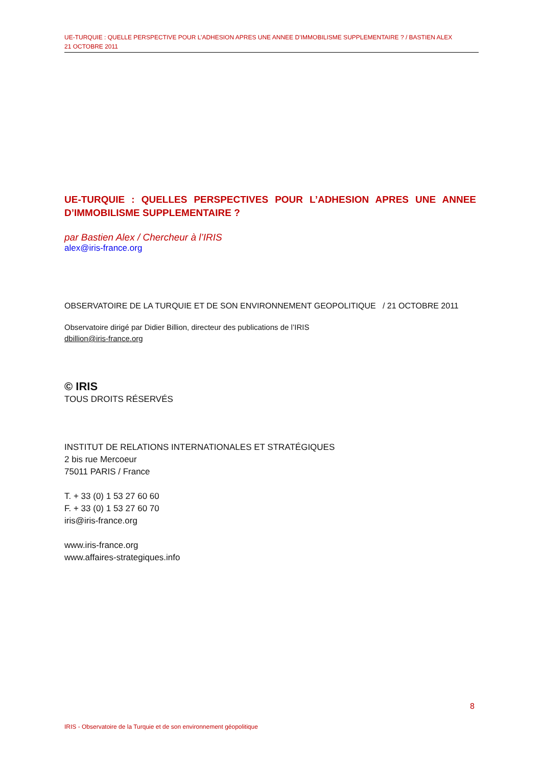UE-TURQUIE : QUELLE PERSPECTIVE POUR L’ADHESION APRES UNE ANNEE D’IMMOBILISME SUPPLEMENTAIRE ? / BASTIEN ALEX
21 OCTOBRE 2011
UE-TURQUIE : QUELLES PERSPECTIVES POUR L’ADHESION APRES UNE ANNEE D’IMMOBILISME SUPPLEMENTAIRE ?
par Bastien Alex / Chercheur à l’IRIS
alex@iris-france.org
OBSERVATOIRE DE LA TURQUIE ET DE SON ENVIRONNEMENT GEOPOLITIQUE / 21 OCTOBRE 2011
Observatoire dirigé par Didier Billion, directeur des publications de l’IRIS
dbillion@iris-france.org
© IRIS
TOUS DROITS RÉSERVÉS
INSTITUT DE RELATIONS INTERNATIONALES ET STRATÉGIQUES
2 bis rue Mercoeur
75011 PARIS / France
T. + 33 (0) 1 53 27 60 60
F. + 33 (0) 1 53 27 60 70
iris@iris-france.org
www.iris-france.org
www.affaires-strategiques.info
8
IRIS - Observatoire de la Turquie et de son environnement géopolitique